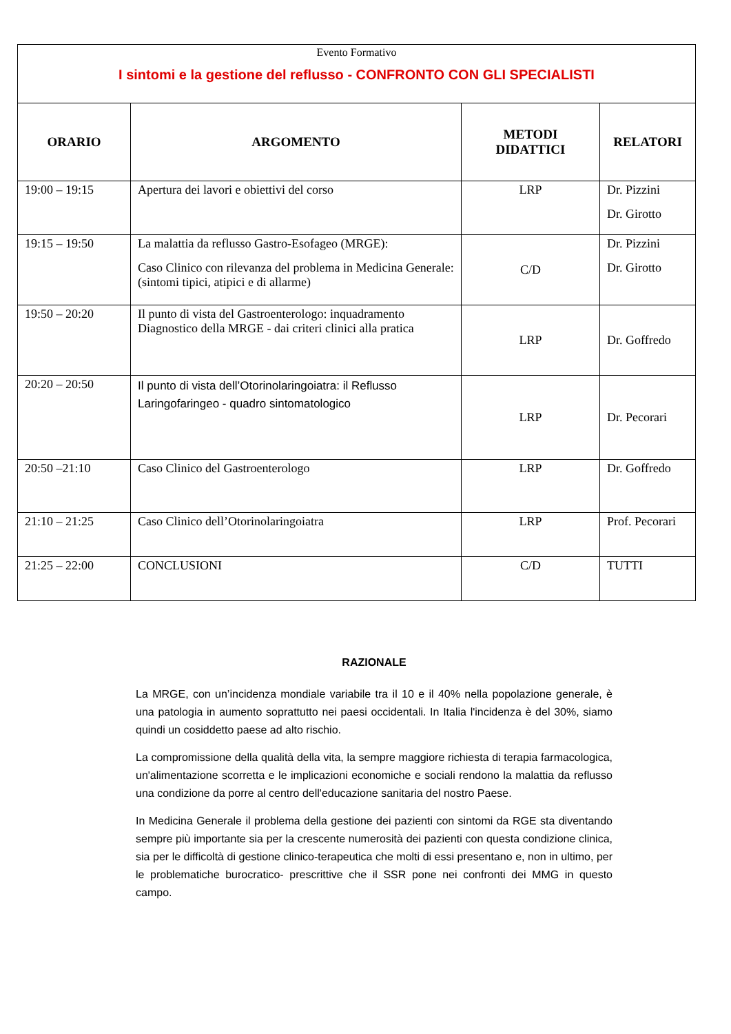| Evento Formativo I sintomi e la gestione del reflusso - CONFRONTO CON GLI SPECIALISTI | | | |
| ORARIO | ARGOMENTO | METODI DIDATTICI | RELATORI |
| 19:00 – 19:15 | Apertura dei lavori e obiettivi del corso | LRP | Dr. Pizzini Dr. Girotto |
| 19:15 – 19:50 | La malattia da reflusso Gastro-Esofageo (MRGE): Caso Clinico con rilevanza del problema in Medicina Generale: (sintomi tipici, atipici e di allarme) | C/D | Dr. Pizzini Dr. Girotto |
| 19:50 – 20:20 | Il punto di vista del Gastroenterologo: inquadramento Diagnostico della MRGE - dai criteri clinici alla pratica | LRP | Dr. Goffredo |
| 20:20 – 20:50 | Il punto di vista dell’Otorinolaringoiatra: il Reflusso Laringofaringeo - quadro sintomatologico | LRP | Dr. Pecorari |
| 20:50 –21:10 | Caso Clinico del Gastroenterologo | LRP | Dr. Goffredo |
| 21:10 – 21:25 | Caso Clinico dell’Otorinolaringoiatra | LRP | Prof. Pecorari |
| 21:25 – 22:00 | CONCLUSIONI | C/D | TUTTI |
RAZIONALE
La MRGE, con un’incidenza mondiale variabile tra il 10 e il 40% nella popolazione generale, è una patologia in aumento soprattutto nei paesi occidentali. In Italia l'incidenza è del 30%, siamo quindi un cosiddetto paese ad alto rischio.
La compromissione della qualità della vita, la sempre maggiore richiesta di terapia farmacologica, un'alimentazione scorretta e le implicazioni economiche e sociali rendono la malattia da reflusso una condizione da porre al centro dell'educazione sanitaria del nostro Paese.
In Medicina Generale il problema della gestione dei pazienti con sintomi da RGE sta diventando sempre più importante sia per la crescente numerosità dei pazienti con questa condizione clinica, sia per le difficoltà di gestione clinico-terapeutica che molti di essi presentano e, non in ultimo, per le problematiche burocratico- prescrittive che il SSR pone nei confronti dei MMG in questo campo.